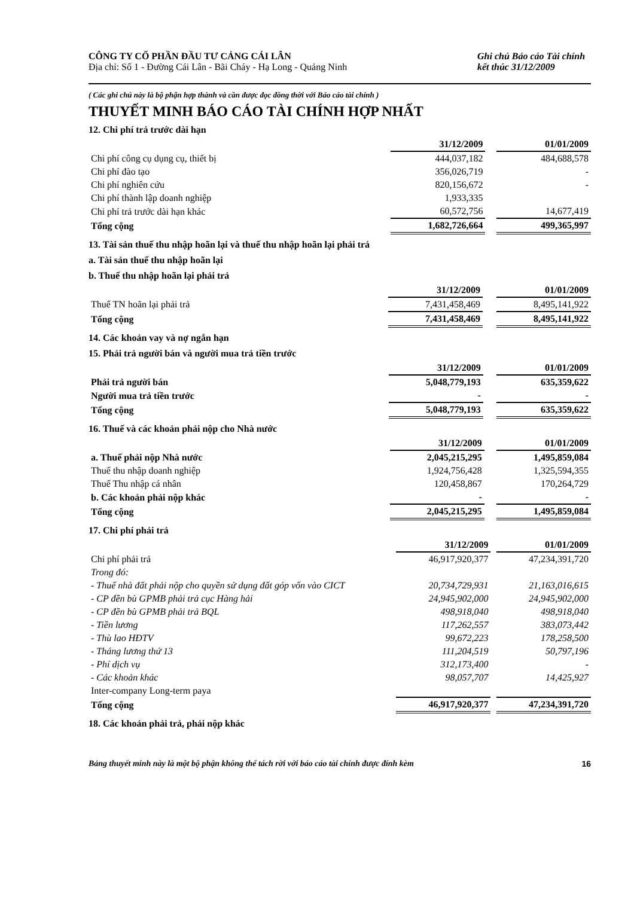CÔNG TY CỔ PHẦN ĐẦU TƯ CẢNG CÁI LÂN
Địa chỉ: Số 1 - Đường Cái Lân - Bãi Cháy - Hạ Long - Quảng Ninh
Ghi chú Báo cáo Tài chính
kết thúc 31/12/2009
( Các ghi chú này là bộ phận hợp thành và cần được đọc đồng thời với Báo cáo tài chính )
THUYẾT MINH BÁO CÁO TÀI CHÍNH HỢP NHẤT
12. Chi phí trả trước dài hạn
| | 31/12/2009 | | 01/01/2009 |
| --- | --- | --- | --- |
| Chi phí công cụ dụng cụ, thiết bị | 444,037,182 | | 484,688,578 |
| Chi phí đào tạo | 356,026,719 | | - |
| Chi phí nghiên cứu | 820,156,672 | | - |
| Chi phí thành lập doanh nghiệp | 1,933,335 | | |
| Chi phí trả trước dài hạn khác | 60,572,756 | | 14,677,419 |
| Tổng cộng | 1,682,726,664 | | 499,365,997 |
13. Tài sản thuế thu nhập hoãn lại và thuế thu nhập hoãn lại phải trả
a. Tài sản thuế thu nhập hoãn lại
b. Thuế thu nhập hoãn lại phải trả
| | 31/12/2009 | | 01/01/2009 |
| --- | --- | --- | --- |
| Thuế TN hoãn lại phải trả | 7,431,458,469 | | 8,495,141,922 |
| Tổng cộng | 7,431,458,469 | | 8,495,141,922 |
14. Các khoản vay và nợ ngắn hạn
15. Phải trả người bán và người mua trả tiền trước
| | 31/12/2009 | | 01/01/2009 |
| --- | --- | --- | --- |
| Phải trả người bán | 5,048,779,193 | | 635,359,622 |
| Người mua trả tiền trước | - | | - |
| Tổng cộng | 5,048,779,193 | | 635,359,622 |
16. Thuế và các khoản phải nộp cho Nhà nước
| | 31/12/2009 | | 01/01/2009 |
| --- | --- | --- | --- |
| a. Thuế phải nộp Nhà nước | 2,045,215,295 | | 1,495,859,084 |
| Thuế thu nhập doanh nghiệp | 1,924,756,428 | | 1,325,594,355 |
| Thuế Thu nhập cá nhân | 120,458,867 | | 170,264,729 |
| b. Các khoản phải nộp khác | - | | - |
| Tổng cộng | 2,045,215,295 | | 1,495,859,084 |
17. Chi phí phải trả
| | 31/12/2009 | | 01/01/2009 |
| --- | --- | --- | --- |
| Chi phí phải trả | 46,917,920,377 | | 47,234,391,720 |
| Trong đó: | | | |
| - Thuế nhà đất phải nộp cho quyền sử dụng đất góp vốn vào CICT | 20,734,729,931 | | 21,163,016,615 |
| - CP đền bù GPMB phải trả cục Hàng hải | 24,945,902,000 | | 24,945,902,000 |
| - CP đền bù GPMB phải trả BQL | 498,918,040 | | 498,918,040 |
| - Tiền lương | 117,262,557 | | 383,073,442 |
| - Thù lao HĐTV | 99,672,223 | | 178,258,500 |
| - Tháng lương thứ 13 | 111,204,519 | | 50,797,196 |
| - Phí dịch vụ | 312,173,400 | | - |
| - Các khoản khác | 98,057,707 | | 14,425,927 |
| Inter-company Long-term paya | | | |
| Tổng cộng | 46,917,920,377 | | 47,234,391,720 |
18. Các khoản phải trả, phải nộp khác
Bảng thuyết minh này là một bộ phận không thể tách rời với báo cáo tài chính được đính kèm 16